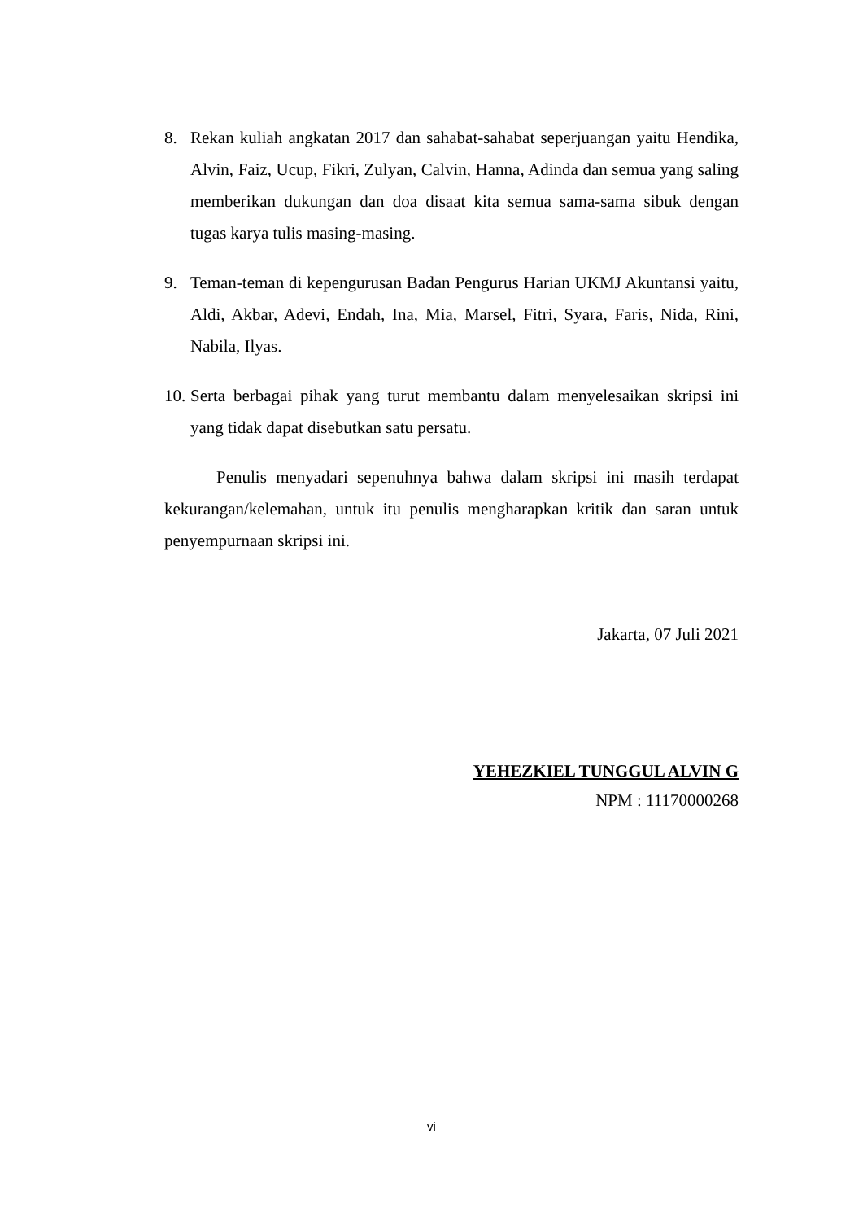8. Rekan kuliah angkatan 2017 dan sahabat-sahabat seperjuangan yaitu Hendika, Alvin, Faiz, Ucup, Fikri, Zulyan, Calvin, Hanna, Adinda dan semua yang saling memberikan dukungan dan doa disaat kita semua sama-sama sibuk dengan tugas karya tulis masing-masing.
9. Teman-teman di kepengurusan Badan Pengurus Harian UKMJ Akuntansi yaitu, Aldi, Akbar, Adevi, Endah, Ina, Mia, Marsel, Fitri, Syara, Faris, Nida, Rini, Nabila, Ilyas.
10.
Serta berbagai pihak yang turut membantu dalam menyelesaikan skripsi ini yang tidak dapat disebutkan satu persatu.
Penulis menyadari sepenuhnya bahwa dalam skripsi ini masih terdapat kekurangan/kelemahan, untuk itu penulis mengharapkan kritik dan saran untuk penyempurnaan skripsi ini.
Jakarta, 07 Juli 2021
YEHEZKIEL TUNGGUL ALVIN G
NPM : 11170000268
vi